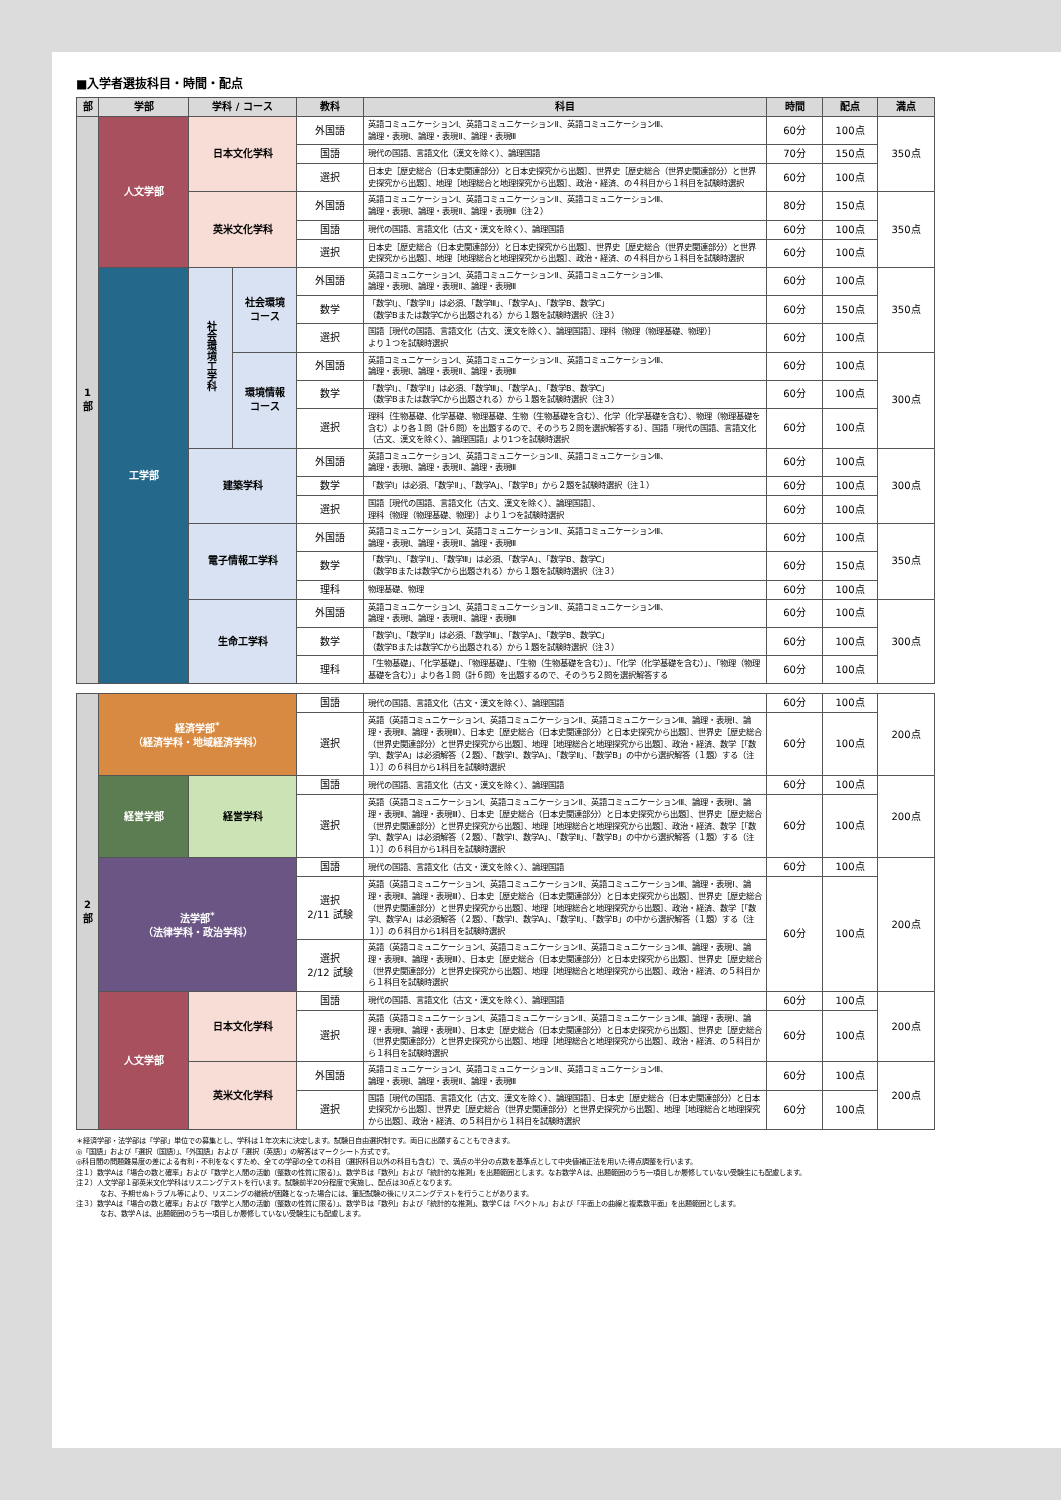■入学者選抜科目・時間・配点
| 部 | 学部 | 学科 / コース | | 教科 | 科目 | 時間 | 配点 | 満点 |
| --- | --- | --- | --- | --- | --- | --- | --- | --- |
| 1 部 | 人文学部 | 日本文化学科 | | 外国語 | 英語コミュニケーションⅠ、英語コミュニケーションⅡ、英語コミュニケーションⅢ、 論理・表現Ⅰ、論理・表現Ⅱ、論理・表現Ⅲ | 60分 | 100点 | 350点 |
| | | | | 国語 | 現代の国語、言語文化（漢文を除く）、論理国語 | 70分 | 150点 | |
| | | | | 選択 | 日本史［歴史総合（日本史関連部分）と日本史探究から出題］、世界史［歴史総合（世界史関連部分）と世界史探究から出題］、地理［地理総合と地理探究から出題］、政治・経済、の４科目から１科目を試験時選択 | 60分 | 100点 | |
| | | 英米文化学科 | | 外国語 | 英語コミュニケーションⅠ、英語コミュニケーションⅡ、英語コミュニケーションⅢ、 論理・表現Ⅰ、論理・表現Ⅱ、論理・表現Ⅲ（注２） | 80分 | 150点 | 350点 |
| | | | | 国語 | 現代の国語、言語文化（古文・漢文を除く）、論理国語 | 60分 | 100点 | |
| | | | | 選択 | 日本史［歴史総合（日本史関連部分）と日本史探究から出題］、世界史［歴史総合（世界史関連部分）と世界史探究から出題］、地理［地理総合と地理探究から出題］、政治・経済、の４科目から１科目を試験時選択 | 60分 | 100点 | |
| | 工学部 | 社会環境工学科 | 社会環境 コース | 外国語 | 英語コミュニケーションⅠ、英語コミュニケーションⅡ、英語コミュニケーションⅢ、 論理・表現Ⅰ、論理・表現Ⅱ、論理・表現Ⅲ | 60分 | 100点 | 350点 |
| | | | | 数学 | 「数学Ⅰ」、「数学Ⅱ」は必須、「数学Ⅲ」、「数学A」、「数学B、数学C」 （数学Bまたは数学Cから出題される）から１題を試験時選択（注３） | 60分 | 150点 | |
| | | | | 選択 | 国語［現代の国語、言語文化（古文、漢文を除く）、論理国語］、理科｛物理（物理基礎、物理）｝ より１つを試験時選択 | 60分 | 100点 | |
| | | | 環境情報 コース | 外国語 | 英語コミュニケーションⅠ、英語コミュニケーションⅡ、英語コミュニケーションⅢ、 論理・表現Ⅰ、論理・表現Ⅱ、論理・表現Ⅲ | 60分 | 100点 | 300点 |
| | | | | 数学 | 「数学Ⅰ」、「数学Ⅱ」は必須、「数学Ⅲ」、「数学A」、「数学B、数学C」 （数学Bまたは数学Cから出題される）から１題を試験時選択（注３） | 60分 | 100点 | |
| | | | | 選択 | 理科｛生物基礎、化学基礎、物理基礎、生物（生物基礎を含む）、化学（化学基礎を含む）、物理（物理基礎を含む）より各１問（計６問）を出題するので、そのうち２問を選択解答する｝、国語「現代の国語、言語文化（古文、漢文を除く）、論理国語」より1つを試験時選択 | 60分 | 100点 | |
| | | 建築学科 | | 外国語 | 英語コミュニケーションⅠ、英語コミュニケーションⅡ、英語コミュニケーションⅢ、 論理・表現Ⅰ、論理・表現Ⅱ、論理・表現Ⅲ | 60分 | 100点 | 300点 |
| | | | | 数学 | 「数学Ⅰ」は必須、「数学Ⅱ」、「数学A」、「数学B」から２題を試験時選択（注１） | 60分 | 100点 | |
| | | | | 選択 | 国語［現代の国語、言語文化（古文、漢文を除く）、論理国語］、 理科｛物理（物理基礎、物理）｝より１つを試験時選択 | 60分 | 100点 | |
| | | 電子情報工学科 | | 外国語 | 英語コミュニケーションⅠ、英語コミュニケーションⅡ、英語コミュニケーションⅢ、 論理・表現Ⅰ、論理・表現Ⅱ、論理・表現Ⅲ | 60分 | 100点 | 350点 |
| | | | | 数学 | 「数学Ⅰ」、「数学Ⅱ」、「数学Ⅲ」は必須、「数学A」、「数学B、数学C」 （数学Bまたは数学Cから出題される）から１題を試験時選択（注３） | 60分 | 150点 | |
| | | | | 理科 | 物理基礎、物理 | 60分 | 100点 | |
| | | 生命工学科 | | 外国語 | 英語コミュニケーションⅠ、英語コミュニケーションⅡ、英語コミュニケーションⅢ、 論理・表現Ⅰ、論理・表現Ⅱ、論理・表現Ⅲ | 60分 | 100点 | 300点 |
| | | | | 数学 | 「数学Ⅰ」、「数学Ⅱ」は必須、「数学Ⅲ」、「数学A」、「数学B、数学C」 （数学Bまたは数学Cから出題される）から１題を試験時選択（注３） | 60分 | 100点 | |
| | | | | 理科 | 「生物基礎」、「化学基礎」、「物理基礎」、「生物（生物基礎を含む）」、「化学（化学基礎を含む）」、「物理（物理基礎を含む）」より各１問（計６問）を出題するので、そのうち２問を選択解答する | 60分 | 100点 | |
| 2 部 | 経済学部<sup>*</sup> （経済学科・地域経済学科） | | 国語 | 現代の国語、言語文化（古文・漢文を除く）、論理国語 | 60分 | 100点 | 200点 |
| | | | 選択 | 英語（英語コミュニケーションⅠ、英語コミュニケーションⅡ、英語コミュニケーションⅢ、論理・表現Ⅰ、論理・表現Ⅱ、論理・表現Ⅲ）、日本史［歴史総合（日本史関連部分）と日本史探究から出題］、世界史［歴史総合（世界史関連部分）と世界史探究から出題］、地理［地理総合と地理探究から出題］、政治・経済、数学［「数学Ⅰ、数学A」は必須解答（２題）、「数学Ⅰ、数学A」、「数学Ⅱ」、「数学B」の中から選択解答（１題）する（注１）］の６科目から1科目を試験時選択 | 60分 | 100点 | |
| | 経営学部 | 経営学科 | 国語 | 現代の国語、言語文化（古文・漢文を除く）、論理国語 | 60分 | 100点 | 200点 |
| | | | 選択 | 英語（英語コミュニケーションⅠ、英語コミュニケーションⅡ、英語コミュニケーションⅢ、論理・表現Ⅰ、論理・表現Ⅱ、論理・表現Ⅲ）、日本史［歴史総合（日本史関連部分）と日本史探究から出題］、世界史［歴史総合（世界史関連部分）と世界史探究から出題］、地理［地理総合と地理探究から出題］、政治・経済、数学［「数学Ⅰ、数学A」は必須解答（２題）、「数学Ⅰ、数学A」、「数学Ⅱ」、「数学B」の中から選択解答（１題）する（注１）］の６科目から1科目を試験時選択 | 60分 | 100点 | |
| | 法学部<sup>*</sup> （法律学科・政治学科） | | 国語 | 現代の国語、言語文化（古文・漢文を除く）、論理国語 | 60分 | 100点 | 200点 |
| | | | 選択 2/11 試験 | 英語（英語コミュニケーションⅠ、英語コミュニケーションⅡ、英語コミュニケーションⅢ、論理・表現Ⅰ、論理・表現Ⅱ、論理・表現Ⅲ）、日本史［歴史総合（日本史関連部分）と日本史探究から出題］、世界史［歴史総合（世界史関連部分）と世界史探究から出題］、地理［地理総合と地理探究から出題］、政治・経済、数学［「数学Ⅰ、数学A」は必須解答（２題）、「数学Ⅰ、数学A」、「数学Ⅱ」、「数学B」の中から選択解答（１題）する（注１）］の６科目から1科目を試験時選択 | 60分 | 100点 | |
| | | | 選択 2/12 試験 | 英語（英語コミュニケーションⅠ、英語コミュニケーションⅡ、英語コミュニケーションⅢ、論理・表現Ⅰ、論理・表現Ⅱ、論理・表現Ⅲ）、日本史［歴史総合（日本史関連部分）と日本史探究から出題］、世界史［歴史総合（世界史関連部分）と世界史探究から出題］、地理［地理総合と地理探究から出題］、政治・経済、の５科目から１科目を試験時選択 | | | |
| | 人文学部 | 日本文化学科 | 国語 | 現代の国語、言語文化（古文・漢文を除く）、論理国語 | 60分 | 100点 | 200点 |
| | | | 選択 | 英語（英語コミュニケーションⅠ、英語コミュニケーションⅡ、英語コミュニケーションⅢ、論理・表現Ⅰ、論理・表現Ⅱ、論理・表現Ⅲ）、日本史［歴史総合（日本史関連部分）と日本史探究から出題］、世界史［歴史総合（世界史関連部分）と世界史探究から出題］、地理［地理総合と地理探究から出題］、政治・経済、の５科目から１科目を試験時選択 | 60分 | 100点 | |
| | | 英米文化学科 | 外国語 | 英語コミュニケーションⅠ、英語コミュニケーションⅡ、英語コミュニケーションⅢ、 論理・表現Ⅰ、論理・表現Ⅱ、論理・表現Ⅲ | 60分 | 100点 | 200点 |
| | | | 選択 | 国語［現代の国語、言語文化（古文、漢文を除く）、論理国語］、日本史［歴史総合（日本史関連部分）と日本史探究から出題］、世界史［歴史総合（世界史関連部分）と世界史探究から出題］、地理［地理総合と地理探究から出題］、政治・経済、の５科目から１科目を試験時選択 | 60分 | 100点 | |
＊経済学部・法学部は「学部」単位での募集とし、学科は１年次末に決定します。試験日自由選択制です。両日に出願することもできます。
◎「国語」および「選択（国語）」、「外国語」および「選択（英語）」の解答はマークシート方式です。
◎科目間の問題難易度の差による有利・不利をなくすため、全ての学部の全ての科目（選択科目以外の科目も含む）で、満点の半分の点数を基準点として中央値補正法を用いた得点調整を行います。
注１）数学Aは「場合の数と確率」および「数学と人間の活動（整数の性質に限る）」、数学Ｂは「数列」および「統計的な推測」を出題範囲とします。なお数学Ａは、出題範囲のうち一項目しか履修していない受験生にも配慮します。
注２）人文学部１部英米文化学科はリスニングテストを行います。試験前半20分程度で実施し、配点は30点となります。
なお、予期せぬトラブル等により、リスニングの継続が困難となった場合には、筆記試験の後にリスニングテストを行うことがあります。
注３）数学Aは「場合の数と確率」および「数学と人間の活動（整数の性質に限る）」、数学Ｂは「数列」および「統計的な推測」、数学Ｃは「ベクトル」および「平面上の曲線と複素数平面」を出題範囲とします。
なお、数学Ａは、出題範囲のうち一項目しか履修していない受験生にも配慮します。